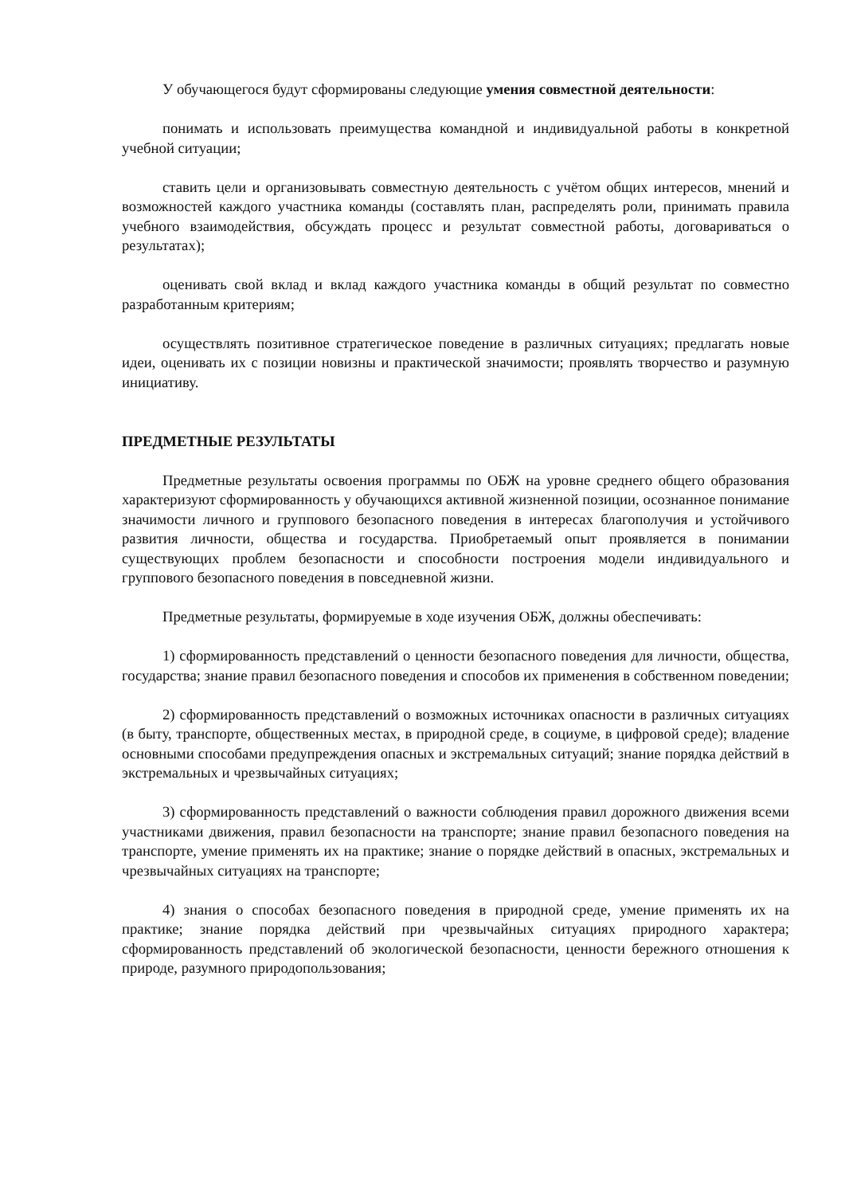У обучающегося будут сформированы следующие умения совместной деятельности:
понимать и использовать преимущества командной и индивидуальной работы в конкретной учебной ситуации;
ставить цели и организовывать совместную деятельность с учётом общих интересов, мнений и возможностей каждого участника команды (составлять план, распределять роли, принимать правила учебного взаимодействия, обсуждать процесс и результат совместной работы, договариваться о результатах);
оценивать свой вклад и вклад каждого участника команды в общий результат по совместно разработанным критериям;
осуществлять позитивное стратегическое поведение в различных ситуациях; предлагать новые идеи, оценивать их с позиции новизны и практической значимости; проявлять творчество и разумную инициативу.
ПРЕДМЕТНЫЕ РЕЗУЛЬТАТЫ
Предметные результаты освоения программы по ОБЖ на уровне среднего общего образования характеризуют сформированность у обучающихся активной жизненной позиции, осознанное понимание значимости личного и группового безопасного поведения в интересах благополучия и устойчивого развития личности, общества и государства. Приобретаемый опыт проявляется в понимании существующих проблем безопасности и способности построения модели индивидуального и группового безопасного поведения в повседневной жизни.
Предметные результаты, формируемые в ходе изучения ОБЖ, должны обеспечивать:
1) сформированность представлений о ценности безопасного поведения для личности, общества, государства; знание правил безопасного поведения и способов их применения в собственном поведении;
2) сформированность представлений о возможных источниках опасности в различных ситуациях (в быту, транспорте, общественных местах, в природной среде, в социуме, в цифровой среде); владение основными способами предупреждения опасных и экстремальных ситуаций; знание порядка действий в экстремальных и чрезвычайных ситуациях;
3) сформированность представлений о важности соблюдения правил дорожного движения всеми участниками движения, правил безопасности на транспорте; знание правил безопасного поведения на транспорте, умение применять их на практике; знание о порядке действий в опасных, экстремальных и чрезвычайных ситуациях на транспорте;
4) знания о способах безопасного поведения в природной среде, умение применять их на практике; знание порядка действий при чрезвычайных ситуациях природного характера; сформированность представлений об экологической безопасности, ценности бережного отношения к природе, разумного природопользования;